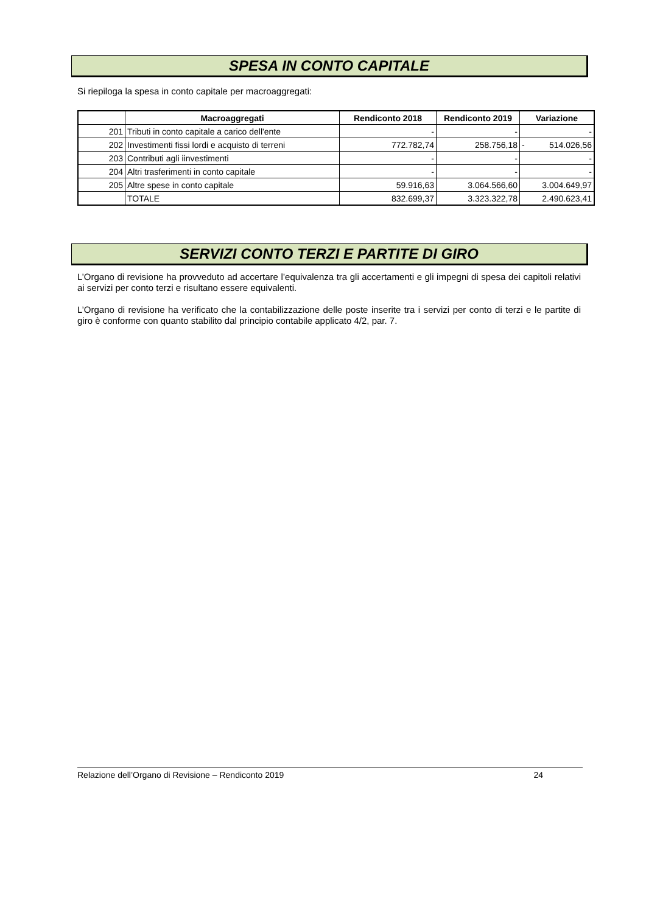SPESA IN CONTO CAPITALE
Si riepiloga la spesa in conto capitale per macroaggregati:
| | Macroaggregati | Rendiconto 2018 | Rendiconto 2019 | Variazione |
| --- | --- | --- | --- | --- |
| 201 | Tributi in conto capitale a carico dell'ente | - | - | - |
| 202 | Investimenti fissi lordi e acquisto di terreni | 772.782,74 | 258.756,18 | - 514.026,56 |
| 203 | Contributi agli iinvestimenti | - | - | - |
| 204 | Altri trasferimenti in conto capitale | - | - | - |
| 205 | Altre spese in conto capitale | 59.916,63 | 3.064.566,60 | 3.004.649,97 |
| | TOTALE | 832.699,37 | 3.323.322,78 | 2.490.623,41 |
SERVIZI CONTO TERZI E PARTITE DI GIRO
L’Organo di revisione ha provveduto ad accertare l’equivalenza tra gli accertamenti e gli impegni di spesa dei capitoli relativi ai servizi per conto terzi e risultano essere equivalenti.
L’Organo di revisione ha verificato che la contabilizzazione delle poste inserite tra i servizi per conto di terzi e le partite di giro è conforme con quanto stabilito dal principio contabile applicato 4/2, par. 7.
Relazione dell’Organo di Revisione – Rendiconto 2019 24